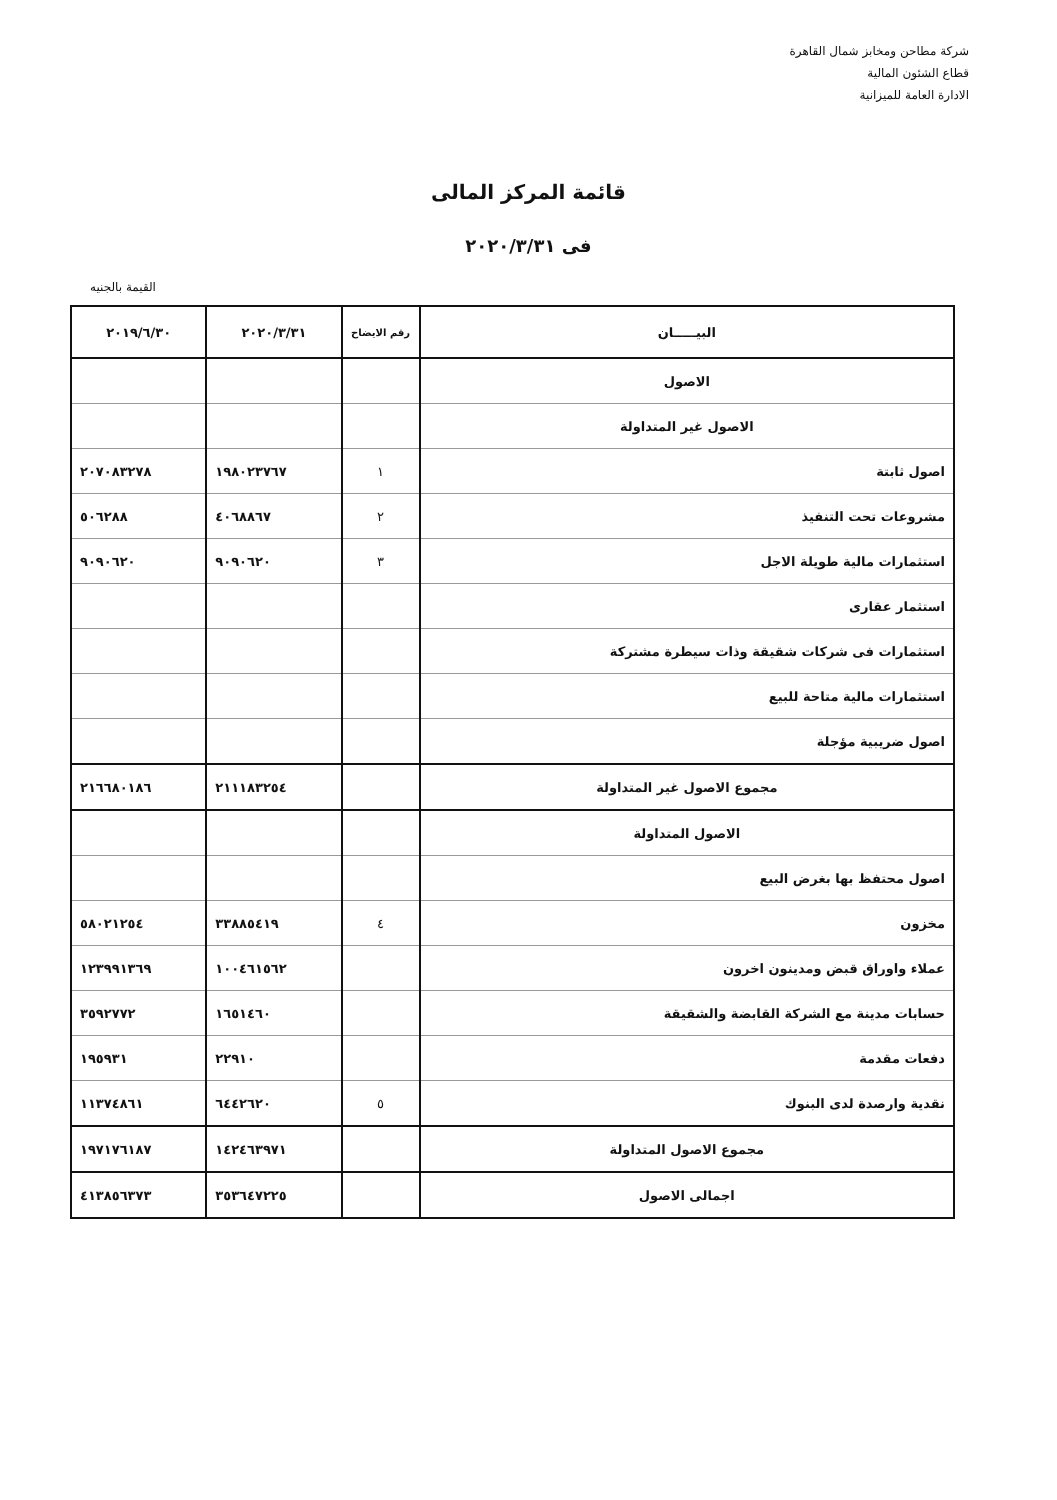شركة مطاحن ومخابز شمال القاهرة
قطاع الشئون المالية
الادارة العامة للميزانية
قائمة المركز المالى
فى ٢٠٢٠/٣/٣١
القيمة بالجنيه
| البيـــــان | رقم الايضاح | ٢٠٢٠/٣/٣١ | ٢٠١٩/٦/٣٠ |
| --- | --- | --- | --- |
| الاصول | | | |
| الاصول غير المتداولة | | | |
| اصول ثابتة | ١ | ١٩٨٠٢٣٧٦٧ | ٢٠٧٠٨٣٢٧٨ |
| مشروعات تحت التنفيذ | ٢ | ٤٠٦٨٨٦٧ | ٥٠٦٢٨٨ |
| استثمارات مالية طويلة الاجل | ٣ | ٩٠٩٠٦٢٠ | ٩٠٩٠٦٢٠ |
| استثمار عقارى | | | |
| استثمارات فى شركات شقيقة وذات سيطرة مشتركة | | | |
| استثمارات مالية متاحة للبيع | | | |
| اصول ضريبية مؤجلة | | | |
| مجموع الاصول غير المتداولة | | ٢١١١٨٣٢٥٤ | ٢١٦٦٨٠١٨٦ |
| الاصول المتداولة | | | |
| اصول محتفظ بها بغرض البيع | | | |
| مخزون | ٤ | ٣٣٨٨٥٤١٩ | ٥٨٠٢١٢٥٤ |
| عملاء واوراق قبض ومدينون اخرون | | ١٠٠٤٦١٥٦٢ | ١٢٣٩٩١٣٦٩ |
| حسابات مدينة مع الشركة القابضة والشقيقة | | ١٦٥١٤٦٠ | ٣٥٩٢٧٧٢ |
| دفعات مقدمة | | ٢٢٩١٠ | ١٩٥٩٣١ |
| نقدية وارصدة لدى البنوك | ٥ | ٦٤٤٢٦٢٠ | ١١٣٧٤٨٦١ |
| مجموع الاصول المتداولة | | ١٤٢٤٦٣٩٧١ | ١٩٧١٧٦١٨٧ |
| اجمالى الاصول | | ٣٥٣٦٤٧٢٢٥ | ٤١٣٨٥٦٣٧٣ |